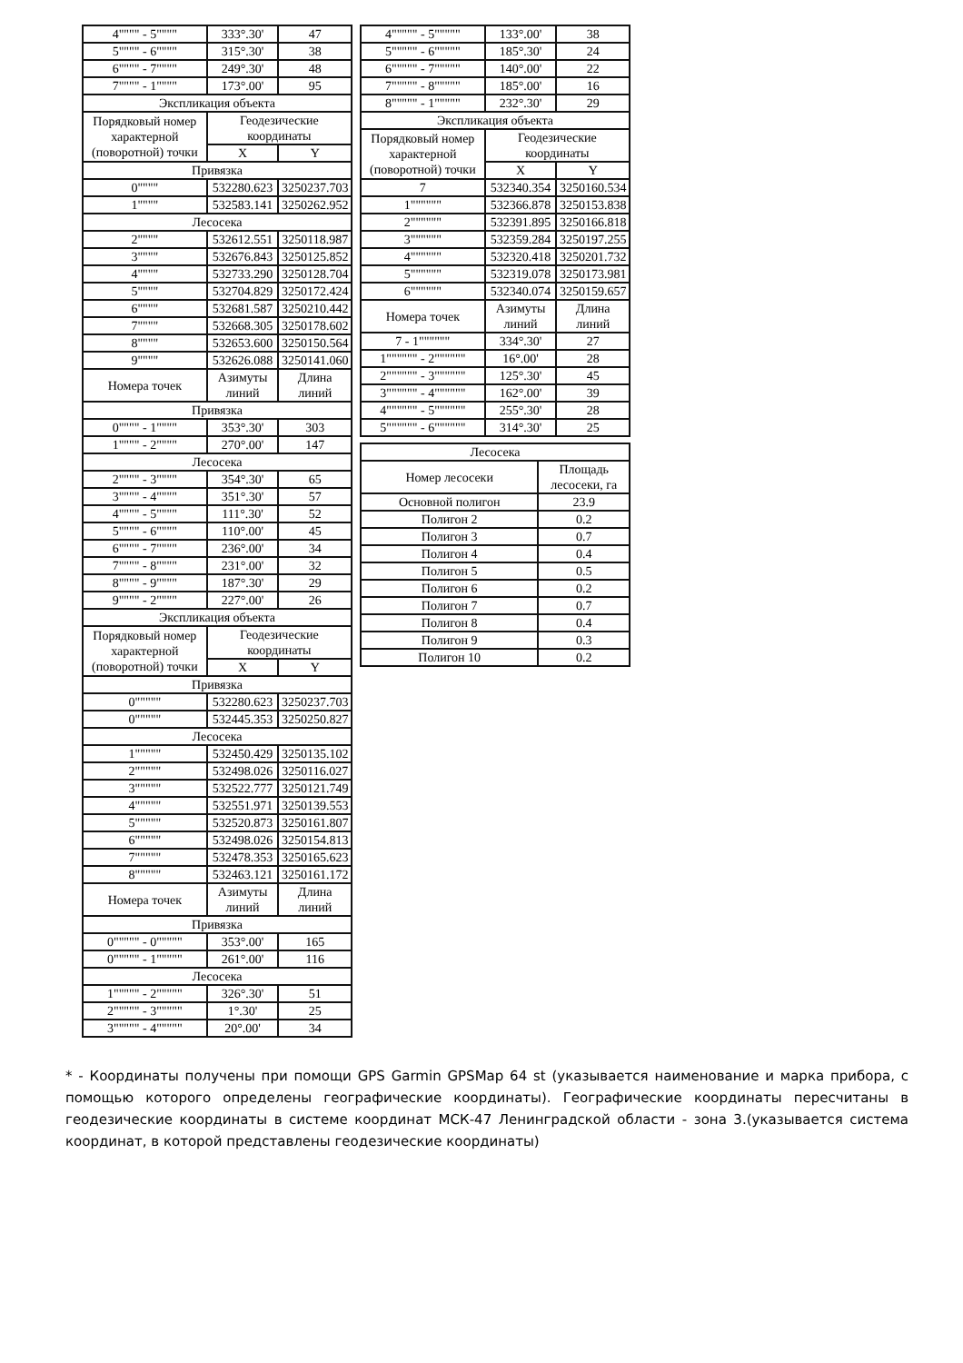| 4"""" - 5"""" | 333°.30' | 47 |
| 5"""" - 6"""" | 315°.30' | 38 |
| 6"""" - 7"""" | 249°.30' | 48 |
| 7"""" - 1"""" | 173°.00' | 95 |
| Экспликация объекта | | |
| Порядковый номер характерной (поворотной) точки | Геодезические координаты | |
| | X | Y |
| Привязка | | |
| 0"""" | 532280.623 | 3250237.703 |
| 1"""" | 532583.141 | 3250262.952 |
| Лесосека | | |
| 2"""" | 532612.551 | 3250118.987 |
| 3"""" | 532676.843 | 3250125.852 |
| 4"""" | 532733.290 | 3250128.704 |
| 5"""" | 532704.829 | 3250172.424 |
| 6"""" | 532681.587 | 3250210.442 |
| 7"""" | 532668.305 | 3250178.602 |
| 8"""" | 532653.600 | 3250150.564 |
| 9"""" | 532626.088 | 3250141.060 |
| Номера точек | Азимуты линий | Длина линий |
| Привязка | | |
| 0"""" - 1"""" | 353°.30' | 303 |
| 1"""" - 2"""" | 270°.00' | 147 |
| Лесосека | | |
| 2"""" - 3"""" | 354°.30' | 65 |
| 3"""" - 4"""" | 351°.30' | 57 |
| 4"""" - 5"""" | 111°.30' | 52 |
| 5"""" - 6"""" | 110°.00' | 45 |
| 6"""" - 7"""" | 236°.00' | 34 |
| 7"""" - 8"""" | 231°.00' | 32 |
| 8"""" - 9"""" | 187°.30' | 29 |
| 9"""" - 2"""" | 227°.00' | 26 |
| Экспликация объекта | | |
| Порядковый номер характерной (поворотной) точки | Геодезические координаты | |
| | X | Y |
| Привязка | | |
| 0""""" | 532280.623 | 3250237.703 |
| 0""""" | 532445.353 | 3250250.827 |
| Лесосека | | |
| 1""""" | 532450.429 | 3250135.102 |
| 2""""" | 532498.026 | 3250116.027 |
| 3""""" | 532522.777 | 3250121.749 |
| 4""""" | 532551.971 | 3250139.553 |
| 5""""" | 532520.873 | 3250161.807 |
| 6""""" | 532498.026 | 3250154.813 |
| 7""""" | 532478.353 | 3250165.623 |
| 8""""" | 532463.121 | 3250161.172 |
| Номера точек | Азимуты линий | Длина линий |
| Привязка | | |
| 0""""" - 0""""" | 353°.00' | 165 |
| 0""""" - 1""""" | 261°.00' | 116 |
| Лесосека | | |
| 1""""" - 2""""" | 326°.30' | 51 |
| 2""""" - 3""""" | 1°.30' | 25 |
| 3""""" - 4""""" | 20°.00' | 34 |
| 4""""" - 5""""" | 133°.00' | 38 |
| 5""""" - 6""""" | 185°.30' | 24 |
| 6""""" - 7""""" | 140°.00' | 22 |
| 7""""" - 8""""" | 185°.00' | 16 |
| 8""""" - 1""""" | 232°.30' | 29 |
| Экспликация объекта | | |
| Порядковый номер характерной (поворотной) точки | Геодезические координаты | |
| | X | Y |
| 7 | 532340.354 | 3250160.534 |
| 1"""""" | 532366.878 | 3250153.838 |
| 2"""""" | 532391.895 | 3250166.818 |
| 3"""""" | 532359.284 | 3250197.255 |
| 4"""""" | 532320.418 | 3250201.732 |
| 5"""""" | 532319.078 | 3250173.981 |
| 6"""""" | 532340.074 | 3250159.657 |
| Номера точек | Азимуты линий | Длина линий |
| 7 - 1"""""" | 334°.30' | 27 |
| 1"""""" - 2"""""" | 16°.00' | 28 |
| 2"""""" - 3"""""" | 125°.30' | 45 |
| 3"""""" - 4"""""" | 162°.00' | 39 |
| 4"""""" - 5"""""" | 255°.30' | 28 |
| 5"""""" - 6"""""" | 314°.30' | 25 |
| Лесосека | |
| --- | --- |
| Номер лесосеки | Площадь лесосеки, га |
| Основной полигон | 23.9 |
| Полигон 2 | 0.2 |
| Полигон 3 | 0.7 |
| Полигон 4 | 0.4 |
| Полигон 5 | 0.5 |
| Полигон 6 | 0.2 |
| Полигон 7 | 0.7 |
| Полигон 8 | 0.4 |
| Полигон 9 | 0.3 |
| Полигон 10 | 0.2 |
* - Координаты получены при помощи GPS Garmin GPSMap 64 st (указывается наименование и марка прибора, с помощью которого определены географические координаты). Географические координаты пересчитаны в геодезические координаты в системе координат МСК-47 Ленинградской области - зона 3.(указывается система координат, в которой представлены геодезические координаты)